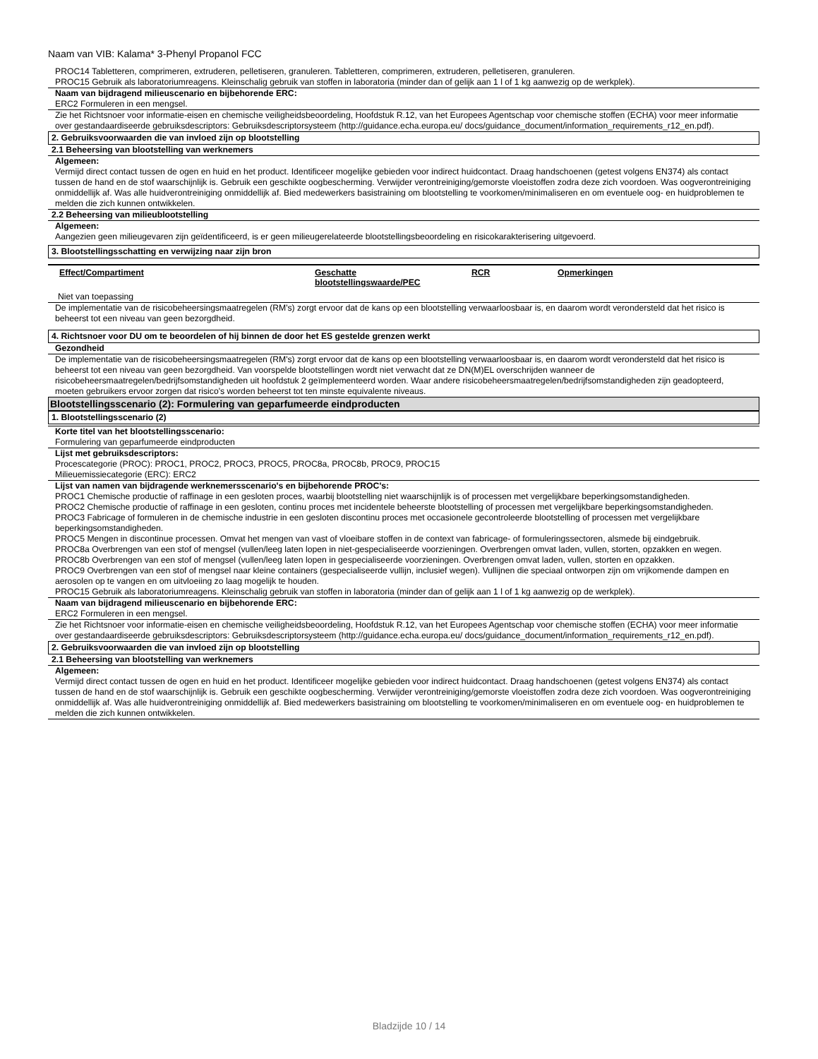Naam van VIB: Kalama* 3-Phenyl Propanol FCC
PROC14 Tabletteren, comprimeren, extruderen, pelletiseren, granuleren. Tabletteren, comprimeren, extruderen, pelletiseren, granuleren.
PROC15 Gebruik als laboratoriumreagens. Kleinschalig gebruik van stoffen in laboratoria (minder dan of gelijk aan 1 l of 1 kg aanwezig op de werkplek).
Naam van bijdragend milieuscenario en bijbehorende ERC:
ERC2 Formuleren in een mengsel.
Zie het Richtsnoer voor informatie-eisen en chemische veiligheidsbeoordeling, Hoofdstuk R.12, van het Europees Agentschap voor chemische stoffen (ECHA) voor meer informatie over gestandaardiseerde gebruiksdescriptors: Gebruiksdescriptorsysteem (http://guidance.echa.europa.eu/ docs/guidance_document/information_requirements_r12_en.pdf).
2. Gebruiksvoorwaarden die van invloed zijn op blootstelling
2.1 Beheersing van blootstelling van werknemers
Algemeen:
Vermijd direct contact tussen de ogen en huid en het product. Identificeer mogelijke gebieden voor indirect huidcontact. Draag handschoenen (getest volgens EN374) als contact tussen de hand en de stof waarschijnlijk is. Gebruik een geschikte oogbescherming. Verwijder verontreiniging/gemorste vloeistoffen zodra deze zich voordoen. Was oogverontreiniging onmiddellijk af. Was alle huidverontreiniging onmiddellijk af. Bied medewerkers basistraining om blootstelling te voorkomen/minimaliseren en om eventuele oog- en huidproblemen te melden die zich kunnen ontwikkelen.
2.2 Beheersing van milieublootstelling
Algemeen:
Aangezien geen milieugevaren zijn geïdentificeerd, is er geen milieugerelateerde blootstellingsbeoordeling en risicokarakterisering uitgevoerd.
3. Blootstellingsschatting en verwijzing naar zijn bron
| Effect/Compartiment | Geschatte blootstellingswaarde/PEC | RCR | Opmerkingen |
| --- | --- | --- | --- |
Niet van toepassing
De implementatie van de risicobeheersingsmaatregelen (RM's) zorgt ervoor dat de kans op een blootstelling verwaarloosbaar is, en daarom wordt verondersteld dat het risico is beheerst tot een niveau van geen bezorgdheid.
4. Richtsnoer voor DU om te beoordelen of hij binnen de door het ES gestelde grenzen werkt
Gezondheid
De implementatie van de risicobeheersingsmaatregelen (RM's) zorgt ervoor dat de kans op een blootstelling verwaarloosbaar is, en daarom wordt verondersteld dat het risico is beheerst tot een niveau van geen bezorgdheid. Van voorspelde blootstellingen wordt niet verwacht dat ze DN(M)EL overschrijden wanneer de risicobeheersmaatregelen/bedrijfsomstandigheden uit hoofdstuk 2 geïmplementeerd worden. Waar andere risicobeheersmaatregelen/bedrijfsomstandigheden zijn geadopteerd, moeten gebruikers ervoor zorgen dat risico's worden beheerst tot ten minste equivalente niveaus.
Blootstellingsscenario (2): Formulering van geparfumeerde eindproducten
1. Blootstellingsscenario (2)
Korte titel van het blootstellingsscenario:
Formulering van geparfumeerde eindproducten
Lijst met gebruiksdescriptors:
Procescategorie (PROC): PROC1, PROC2, PROC3, PROC5, PROC8a, PROC8b, PROC9, PROC15
Milieuemissiecategorie (ERC): ERC2
Lijst van namen van bijdragende werknemersscenario's en bijbehorende PROC's:
PROC1 Chemische productie of raffinage in een gesloten proces, waarbij blootstelling niet waarschijnlijk is of processen met vergelijkbare beperkingsomstandigheden.
PROC2 Chemische productie of raffinage in een gesloten, continu proces met incidentele beheerste blootstelling of processen met vergelijkbare beperkingsomstandigheden.
PROC3 Fabricage of formuleren in de chemische industrie in een gesloten discontinu proces met occasionele gecontroleerde blootstelling of processen met vergelijkbare beperkingsomstandigheden.
PROC5 Mengen in discontinue processen. Omvat het mengen van vast of vloeibare stoffen in de context van fabricage- of formuleringssectoren, alsmede bij eindgebruik.
PROC8a Overbrengen van een stof of mengsel (vullen/leeg laten lopen in niet-gespecialiseerde voorzieningen. Overbrengen omvat laden, vullen, storten, opzakken en wegen.
PROC8b Overbrengen van een stof of mengsel (vullen/leeg laten lopen in gespecialiseerde voorzieningen. Overbrengen omvat laden, vullen, storten en opzakken.
PROC9 Overbrengen van een stof of mengsel naar kleine containers (gespecialiseerde vullijn, inclusief wegen). Vullijnen die speciaal ontworpen zijn om vrijkomende dampen en aerosolen op te vangen en om uitvloeiing zo laag mogelijk te houden.
PROC15 Gebruik als laboratoriumreagens. Kleinschalig gebruik van stoffen in laboratoria (minder dan of gelijk aan 1 l of 1 kg aanwezig op de werkplek).
Naam van bijdragend milieuscenario en bijbehorende ERC:
ERC2 Formuleren in een mengsel.
Zie het Richtsnoer voor informatie-eisen en chemische veiligheidsbeoordeling, Hoofdstuk R.12, van het Europees Agentschap voor chemische stoffen (ECHA) voor meer informatie over gestandaardiseerde gebruiksdescriptors: Gebruiksdescriptorsysteem (http://guidance.echa.europa.eu/ docs/guidance_document/information_requirements_r12_en.pdf).
2. Gebruiksvoorwaarden die van invloed zijn op blootstelling
2.1 Beheersing van blootstelling van werknemers
Algemeen:
Vermijd direct contact tussen de ogen en huid en het product. Identificeer mogelijke gebieden voor indirect huidcontact. Draag handschoenen (getest volgens EN374) als contact tussen de hand en de stof waarschijnlijk is. Gebruik een geschikte oogbescherming. Verwijder verontreiniging/gemorste vloeistoffen zodra deze zich voordoen. Was oogverontreiniging onmiddellijk af. Was alle huidverontreiniging onmiddellijk af. Bied medewerkers basistraining om blootstelling te voorkomen/minimaliseren en om eventuele oog- en huidproblemen te melden die zich kunnen ontwikkelen.
Bladzijde 10 / 14